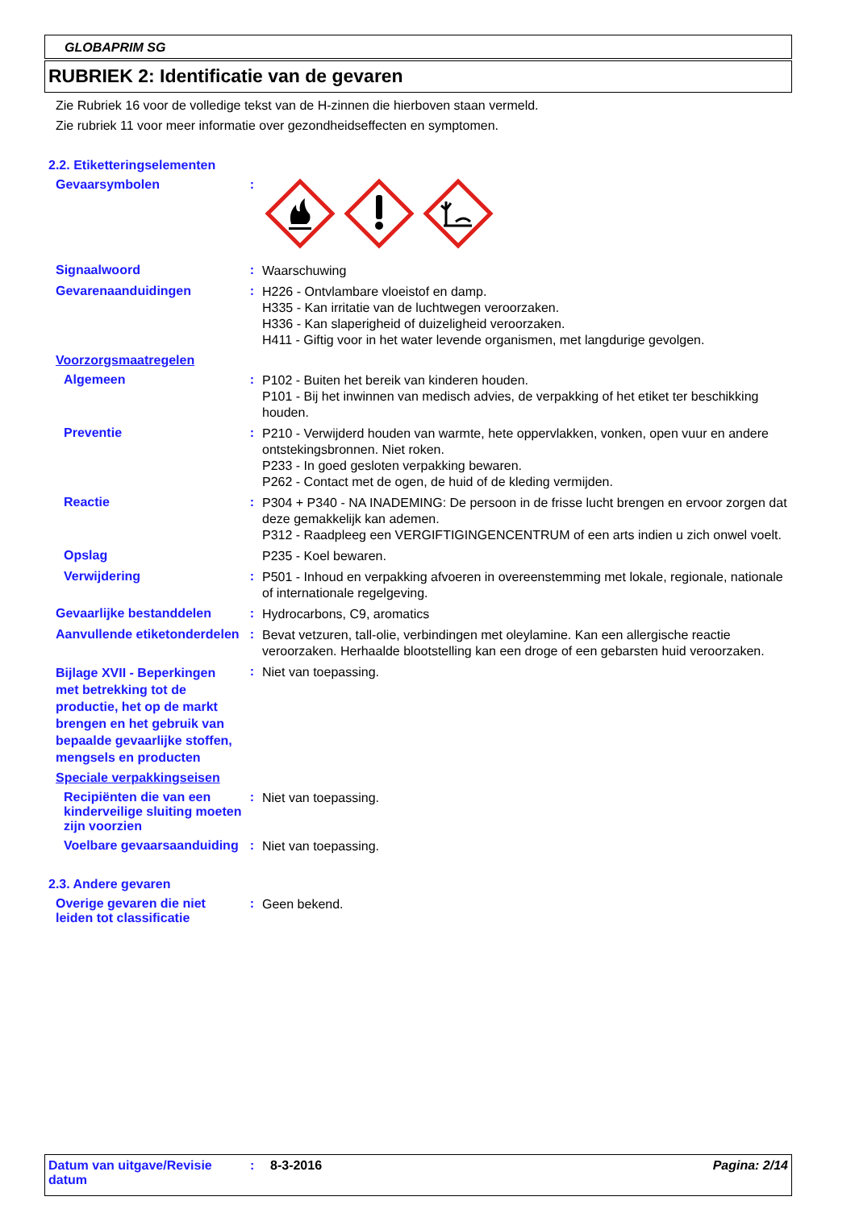GLOBAPRIM SG
RUBRIEK 2: Identificatie van de gevaren
Zie Rubriek 16 voor de volledige tekst van de H-zinnen die hierboven staan vermeld.
Zie rubriek 11 voor meer informatie over gezondheidseffecten en symptomen.
2.2. Etiketteringselementen
Gevaarsymbolen :
Signaalwoord :
Waarschuwing
Gevarenaanduidingen :
H226 - Ontvlambare vloeistof en damp.
H335 - Kan irritatie van de luchtwegen veroorzaken.
H336 - Kan slaperigheid of duizeligheid veroorzaken.
H411 - Giftig voor in het water levende organismen, met langdurige gevolgen.
Voorzorgsmaatregelen
Algemeen :
P102 - Buiten het bereik van kinderen houden.
P101 - Bij het inwinnen van medisch advies, de verpakking of het etiket ter beschikking houden.
Preventie :
P210 - Verwijderd houden van warmte, hete oppervlakken, vonken, open vuur en andere ontstekingsbronnen. Niet roken.
P233 - In goed gesloten verpakking bewaren.
P262 - Contact met de ogen, de huid of de kleding vermijden.
Reactie :
P304 + P340 - NA INADEMING: De persoon in de frisse lucht brengen en ervoor zorgen dat deze gemakkelijk kan ademen.
P312 - Raadpleeg een VERGIFTIGINGENCENTRUM of een arts indien u zich onwel voelt.
Opslag
P235 - Koel bewaren.
Verwijdering :
P501 - Inhoud en verpakking afvoeren in overeenstemming met lokale, regionale, nationale of internationale regelgeving.
Gevaarlijke bestanddelen :
Hydrocarbons, C9, aromatics
Aanvullende etiketonderdelen
:
Bevat vetzuren, tall-olie, verbindingen met oleylamine. Kan een allergische reactie veroorzaken. Herhaalde blootstelling kan een droge of een gebarsten huid veroorzaken.
Bijlage XVII - Beperkingen met betrekking tot de productie, het op de markt brengen en het gebruik van bepaalde gevaarlijke stoffen, mengsels en producten
:
Niet van toepassing.
Speciale verpakkingseisen
Recipiënten die van een kinderveilige sluiting moeten zijn voorzien
:
Niet van toepassing.
Voelbare gevaarsaanduiding
:
Niet van toepassing.
2.3. Andere gevaren
Overige gevaren die niet leiden tot classificatie
:
Geen bekend.
Datum van uitgave/Revisie datum
: 8-3-2016 Pagina: 2/14